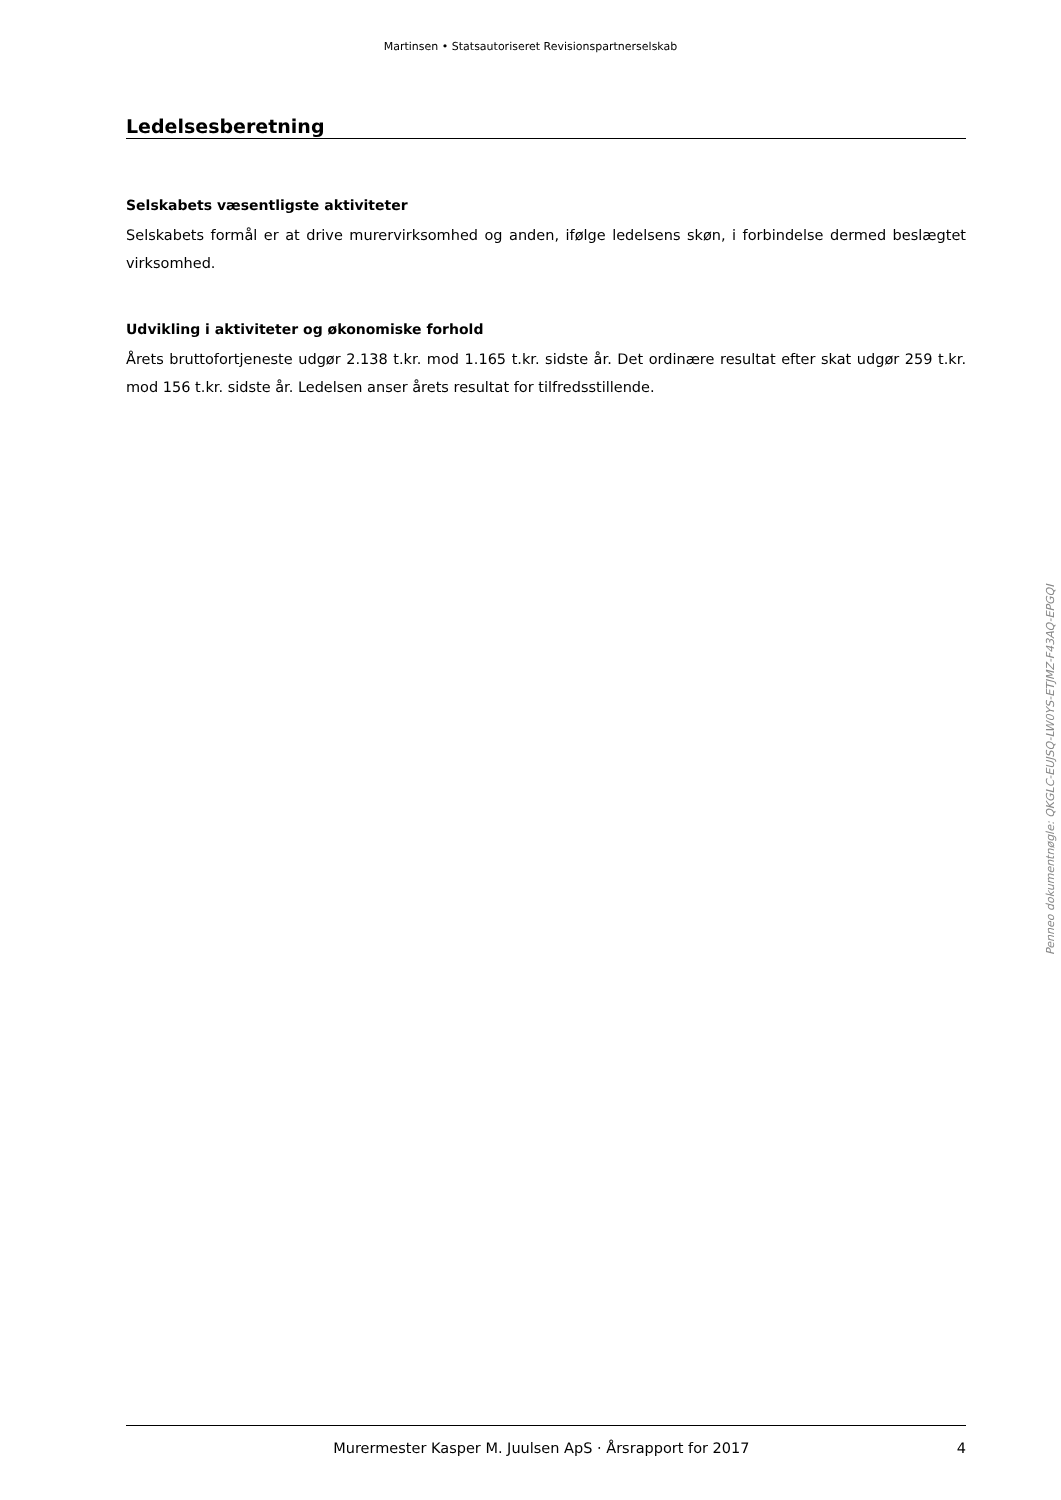Martinsen • Statsautoriseret Revisionspartnerselskab
Ledelsesberetning
Selskabets væsentligste aktiviteter
Selskabets formål er at drive murervirksomhed og anden, ifølge ledelsens skøn, i forbindelse dermed beslægtet virksomhed.
Udvikling i aktiviteter og økonomiske forhold
Årets bruttofortjeneste udgør 2.138 t.kr. mod 1.165 t.kr. sidste år. Det ordinære resultat efter skat udgør 259 t.kr. mod 156 t.kr. sidste år. Ledelsen anser årets resultat for tilfredsstillende.
Penneo dokumentnøgle: QKGLC-EUJSQ-LW0YS-ETJMZ-F43AQ-EPGQI
Murermester Kasper M. Juulsen ApS · Årsrapport for 2017 4